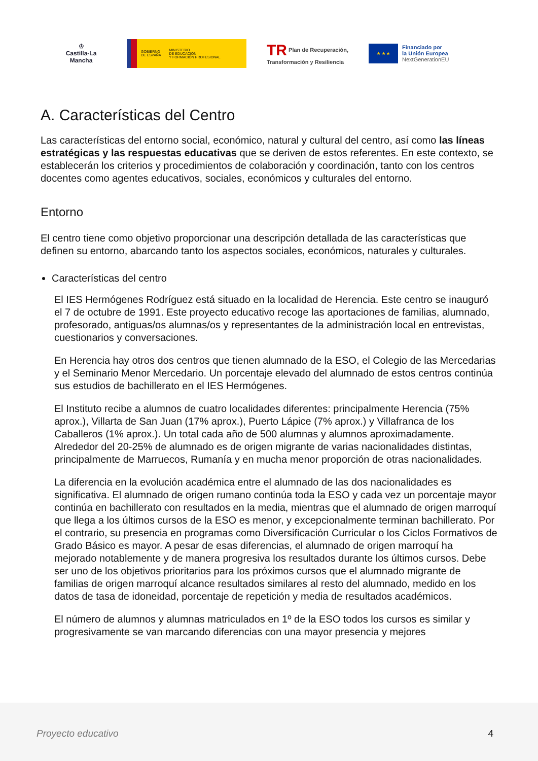♔
Castilla-La Mancha
GOBIERNO
DE ESPAÑA
MINISTERIO
DE EDUCACIÓN
Y FORMACIÓN PROFESIONAL
TR Plan de Recuperación,
Transformación y Resiliencia
★ ★ ★
Financiado por
la Unión Europea
NextGenerationEU
A. Características del Centro
Las características del entorno social, económico, natural y cultural del centro, así como las líneas estratégicas y las respuestas educativas que se deriven de estos referentes. En este contexto, se establecerán los criterios y procedimientos de colaboración y coordinación, tanto con los centros docentes como agentes educativos, sociales, económicos y culturales del entorno.
Entorno
El centro tiene como objetivo proporcionar una descripción detallada de las características que definen su entorno, abarcando tanto los aspectos sociales, económicos, naturales y culturales.
Características del centro
El IES Hermógenes Rodríguez está situado en la localidad de Herencia. Este centro se inauguró el 7 de octubre de 1991. Este proyecto educativo recoge las aportaciones de familias, alumnado, profesorado, antiguas/os alumnas/os y representantes de la administración local en entrevistas, cuestionarios y conversaciones.
En Herencia hay otros dos centros que tienen alumnado de la ESO, el Colegio de las Mercedarias y el Seminario Menor Mercedario. Un porcentaje elevado del alumnado de estos centros continúa sus estudios de bachillerato en el IES Hermógenes.
El Instituto recibe a alumnos de cuatro localidades diferentes: principalmente Herencia (75% aprox.), Villarta de San Juan (17% aprox.), Puerto Lápice (7% aprox.) y Villafranca de los Caballeros (1% aprox.). Un total cada año de 500 alumnas y alumnos aproximadamente. Alrededor del 20-25% de alumnado es de origen migrante de varias nacionalidades distintas, principalmente de Marruecos, Rumanía y en mucha menor proporción de otras nacionalidades.
La diferencia en la evolución académica entre el alumnado de las dos nacionalidades es significativa. El alumnado de origen rumano continúa toda la ESO y cada vez un porcentaje mayor continúa en bachillerato con resultados en la media, mientras que el alumnado de origen marroquí que llega a los últimos cursos de la ESO es menor, y excepcionalmente terminan bachillerato. Por el contrario, su presencia en programas como Diversificación Curricular o los Ciclos Formativos de Grado Básico es mayor. A pesar de esas diferencias, el alumnado de origen marroquí ha mejorado notablemente y de manera progresiva los resultados durante los últimos cursos. Debe ser uno de los objetivos prioritarios para los próximos cursos que el alumnado migrante de familias de origen marroquí alcance resultados similares al resto del alumnado, medido en los datos de tasa de idoneidad, porcentaje de repetición y media de resultados académicos.
El número de alumnos y alumnas matriculados en 1º de la ESO todos los cursos es similar y progresivamente se van marcando diferencias con una mayor presencia y mejores
Proyecto educativo 4